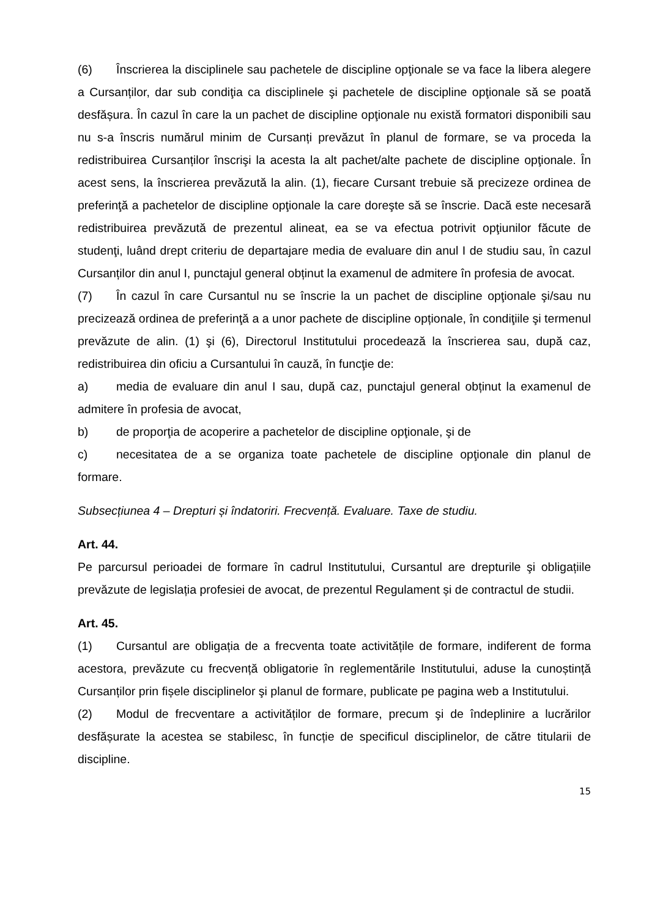(6) Înscrierea la disciplinele sau pachetele de discipline opţionale se va face la libera alegere a Cursanților, dar sub condiţia ca disciplinele şi pachetele de discipline opţionale să se poată desfășura. În cazul în care la un pachet de discipline opţionale nu există formatori disponibili sau nu s-a înscris numărul minim de Cursanți prevăzut în planul de formare, se va proceda la redistribuirea Cursanților înscrişi la acesta la alt pachet/alte pachete de discipline opţionale. În acest sens, la înscrierea prevăzută la alin. (1), fiecare Cursant trebuie să precizeze ordinea de preferinţă a pachetelor de discipline opţionale la care doreşte să se înscrie. Dacă este necesară redistribuirea prevăzută de prezentul alineat, ea se va efectua potrivit opţiunilor făcute de studenţi, luând drept criteriu de departajare media de evaluare din anul I de studiu sau, în cazul Cursanților din anul I, punctajul general obținut la examenul de admitere în profesia de avocat.
(7) În cazul în care Cursantul nu se înscrie la un pachet de discipline opţionale şi/sau nu precizează ordinea de preferinţă a a unor pachete de discipline opționale, în condiţiile şi termenul prevăzute de alin. (1) şi (6), Directorul Institutului procedează la înscrierea sau, după caz, redistribuirea din oficiu a Cursantului în cauză, în funcţie de:
a) media de evaluare din anul I sau, după caz, punctajul general obținut la examenul de admitere în profesia de avocat,
b) de proporţia de acoperire a pachetelor de discipline opţionale, şi de
c) necesitatea de a se organiza toate pachetele de discipline opţionale din planul de formare.
Subsecțiunea 4 – Drepturi și îndatoriri. Frecvență. Evaluare. Taxe de studiu.
Art. 44.
Pe parcursul perioadei de formare în cadrul Institutului, Cursantul are drepturile şi obligațiile prevăzute de legislația profesiei de avocat, de prezentul Regulament și de contractul de studii.
Art. 45.
(1) Cursantul are obligația de a frecventa toate activitățile de formare, indiferent de forma acestora, prevăzute cu frecvență obligatorie în reglementările Institutului, aduse la cunoștință Cursanților prin fișele disciplinelor şi planul de formare, publicate pe pagina web a Institutului.
(2) Modul de frecventare a activităților de formare, precum şi de îndeplinire a lucrărilor desfășurate la acestea se stabilesc, în funcție de specificul disciplinelor, de către titularii de discipline.
15